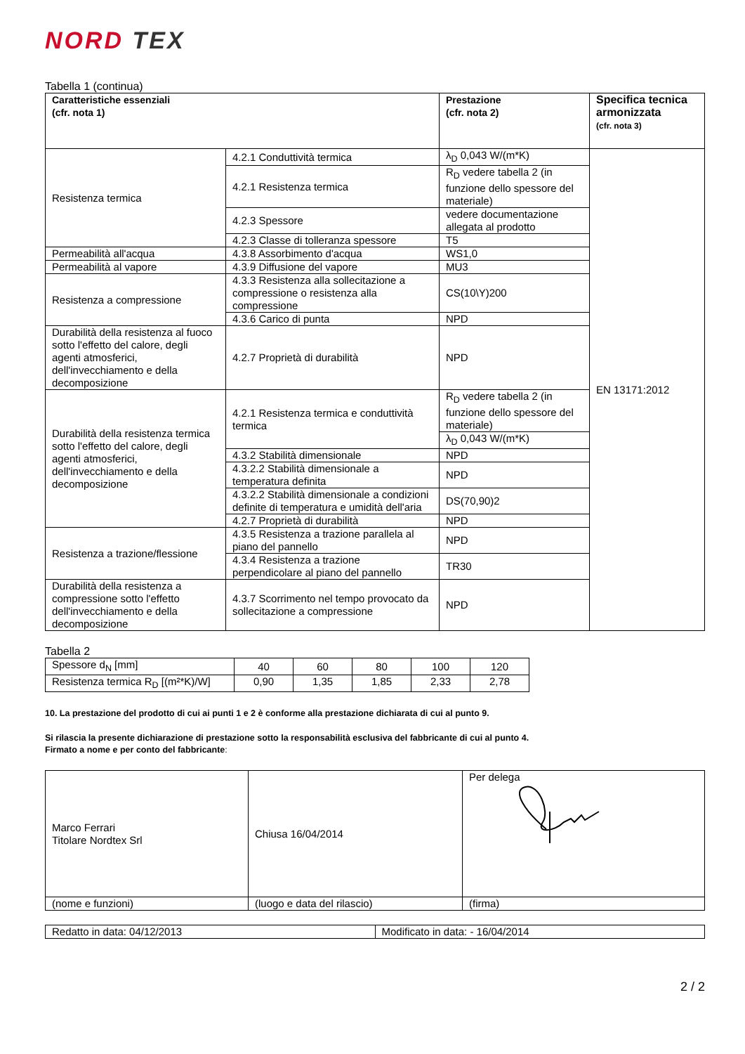NORD TEX
Tabella 1 (continua)
| Caratteristiche essenziali (cfr. nota 1) | | Prestazione (cfr. nota 2) | Specifica tecnica armonizzata (cfr. nota 3) |
| --- | --- | --- | --- |
| Resistenza termica | 4.2.1 Conduttività termica | λ<sub>D</sub> 0,043 W/(m*K) | EN 13171:2012 |
| | 4.2.1 Resistenza termica | R<sub>D</sub> vedere tabella 2 (in funzione dello spessore del materiale) | |
| | 4.2.3 Spessore | vedere documentazione allegata al prodotto | |
| | 4.2.3 Classe di tolleranza spessore | T5 | |
| Permeabilità all'acqua | 4.3.8 Assorbimento d'acqua | WS1,0 | |
| Permeabilità al vapore | 4.3.9 Diffusione del vapore | MU3 | |
| Resistenza a compressione | 4.3.3 Resistenza alla sollecitazione a compressione o resistenza alla compressione | CS(10\Y)200 | |
| | 4.3.6 Carico di punta | NPD | |
| Durabilità della resistenza al fuoco sotto l'effetto del calore, degli agenti atmosferici, dell'invecchiamento e della decomposizione | 4.2.7 Proprietà di durabilità | NPD | |
| Durabilità della resistenza termica sotto l'effetto del calore, degli agenti atmosferici, dell'invecchiamento e della decomposizione | 4.2.1 Resistenza termica e conduttività termica | R<sub>D</sub> vedere tabella 2 (in funzione dello spessore del materiale) | |
| | | λ<sub>D</sub> 0,043 W/(m*K) | |
| | 4.3.2 Stabilità dimensionale | NPD | |
| | 4.3.2.2 Stabilità dimensionale a temperatura definita | NPD | |
| | 4.3.2.2 Stabilità dimensionale a condizioni definite di temperatura e umidità dell'aria | DS(70,90)2 | |
| | 4.2.7 Proprietà di durabilità | NPD | |
| Resistenza a trazione/flessione | 4.3.5 Resistenza a trazione parallela al piano del pannello | NPD | |
| | 4.3.4 Resistenza a trazione perpendicolare al piano del pannello | TR30 | |
| Durabilità della resistenza a compressione sotto l'effetto dell'invecchiamento e della decomposizione | 4.3.7 Scorrimento nel tempo provocato da sollecitazione a compressione | NPD | |
Tabella 2
| Spessore d<sub>N</sub> [mm] | 40 | 60 | 80 | 100 | 120 |
| Resistenza termica R<sub>D</sub> [(m²*K)/W] | 0,90 | 1,35 | 1,85 | 2,33 | 2,78 |
10. La prestazione del prodotto di cui ai punti 1 e 2 è conforme alla prestazione dichiarata di cui al punto 9.
Si rilascia la presente dichiarazione di prestazione sotto la responsabilità esclusiva del fabbricante di cui al punto 4.
Firmato a nome e per conto del fabbricante:
| Marco Ferrari Titolare Nordtex Srl | Chiusa 16/04/2014 | Per delega |
| (nome e funzioni) | (luogo e data del rilascio) | (firma) |
| Redatto in data: 04/12/2013 | Modificato in data: - 16/04/2014 |
2 / 2